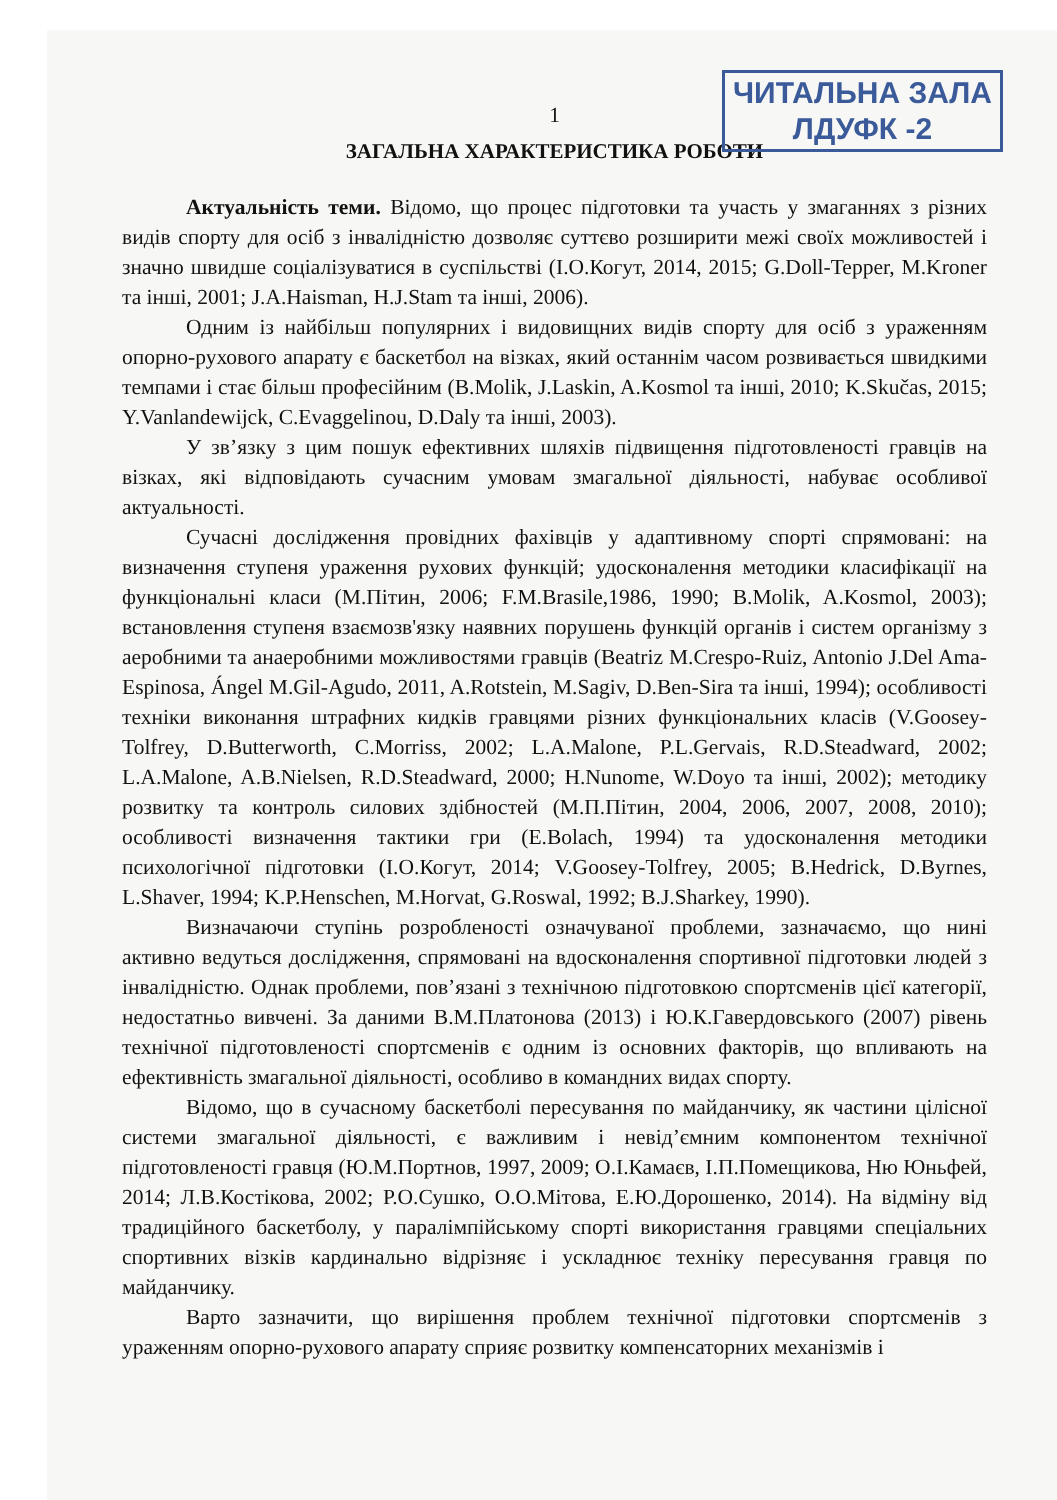ЧИТАЛЬНА ЗАЛА
ЛДУФК -2
1
ЗАГАЛЬНА ХАРАКТЕРИСТИКА РОБОТИ
Актуальність теми. Відомо, що процес підготовки та участь у змаганнях з різних видів спорту для осіб з інвалідністю дозволяє суттєво розширити межі своїх можливостей і значно швидше соціалізуватися в суспільстві (І.О.Когут, 2014, 2015; G.Doll-Tepper, M.Kroner та інші, 2001; J.A.Haisman, H.J.Stam та інші, 2006).
Одним із найбільш популярних і видовищних видів спорту для осіб з ураженням опорно-рухового апарату є баскетбол на візках, який останнім часом розвивається швидкими темпами і стає більш професійним (B.Molik, J.Laskin, A.Kosmol та інші, 2010; K.Skučas, 2015; Y.Vanlandewijck, C.Evaggelinou, D.Daly та інші, 2003).
У зв’язку з цим пошук ефективних шляхів підвищення підготовленості гравців на візках, які відповідають сучасним умовам змагальної діяльності, набуває особливої актуальності.
Сучасні дослідження провідних фахівців у адаптивному спорті спрямовані: на визначення ступеня ураження рухових функцій; удосконалення методики класифікації на функціональні класи (М.Пітин, 2006; F.M.Brasile,1986, 1990; B.Molik, A.Kosmol, 2003); встановлення ступеня взаємозв'язку наявних порушень функцій органів і систем організму з аеробними та анаеробними можливостями гравців (Beatriz M.Crespo-Ruiz, Antonio J.Del Ama-Espinosa, Ángel M.Gil-Agudo, 2011, A.Rotstein, M.Sagiv, D.Ben-Sira та інші, 1994); особливості техніки виконання штрафних кидків гравцями різних функціональних класів (V.Goosey-Tolfrey, D.Butterworth, C.Morriss, 2002; L.A.Malone, P.L.Gervais, R.D.Steadward, 2002; L.A.Malone, A.B.Nielsen, R.D.Steadward, 2000; H.Nunome, W.Doyo та інші, 2002); методику розвитку та контроль силових здібностей (М.П.Пітин, 2004, 2006, 2007, 2008, 2010); особливості визначення тактики гри (E.Bolach, 1994) та удосконалення методики психологічної підготовки (І.О.Когут, 2014; V.Goosey-Tolfrey, 2005; B.Hedrick, D.Byrnes, L.Shaver, 1994; K.P.Henschen, M.Horvat, G.Roswal, 1992; B.J.Sharkey, 1990).
Визначаючи ступінь розробленості означуваної проблеми, зазначаємо, що нині активно ведуться дослідження, спрямовані на вдосконалення спортивної підготовки людей з інвалідністю. Однак проблеми, пов’язані з технічною підготовкою спортсменів цієї категорії, недостатньо вивчені. За даними В.М.Платонова (2013) і Ю.К.Гавердовського (2007) рівень технічної підготовленості спортсменів є одним із основних факторів, що впливають на ефективність змагальної діяльності, особливо в командних видах спорту.
Відомо, що в сучасному баскетболі пересування по майданчику, як частини цілісної системи змагальної діяльності, є важливим і невід’ємним компонентом технічної підготовленості гравця (Ю.М.Портнов, 1997, 2009; О.І.Камаєв, І.П.Помещикова, Ню Юньфей, 2014; Л.В.Костікова, 2002; Р.О.Сушко, О.О.Мітова, Е.Ю.Дорошенко, 2014). На відміну від традиційного баскетболу, у паралімпійському спорті використання гравцями спеціальних спортивних візків кардинально відрізняє і ускладнює техніку пересування гравця по майданчику.
Варто зазначити, що вирішення проблем технічної підготовки спортсменів з ураженням опорно-рухового апарату сприяє розвитку компенсаторних механізмів і